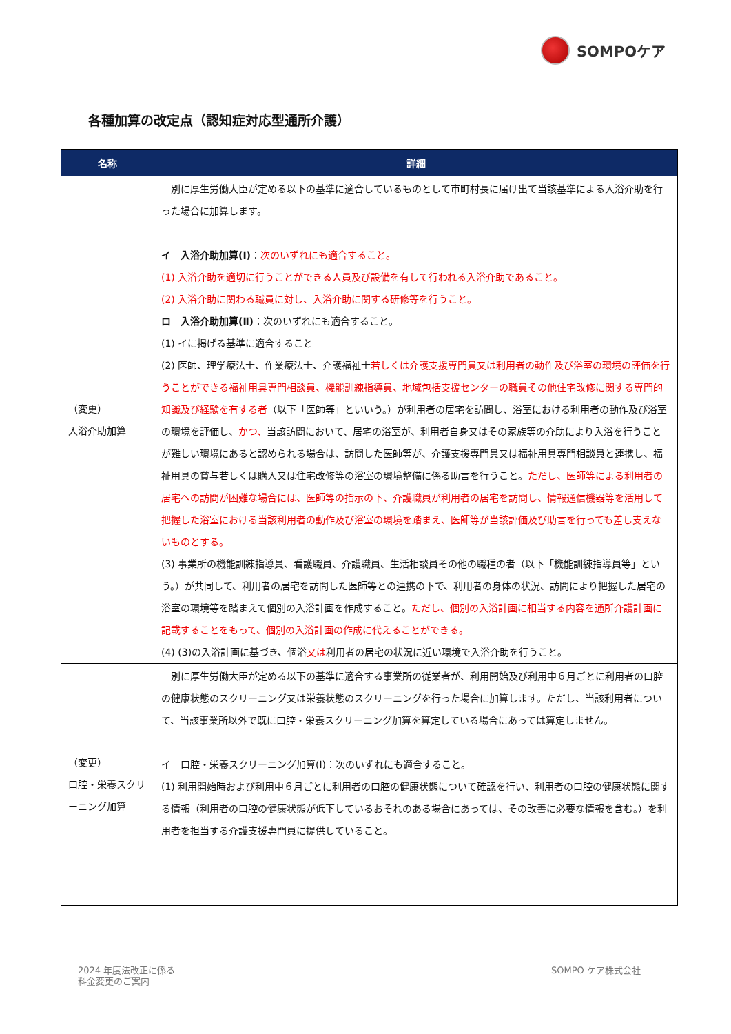SOMPOケア
各種加算の改定点（認知症対応型通所介護）
| 名称 | 詳細 |
| --- | --- |
| （変更） 入浴介助加算 | 別に厚生労働大臣が定める以下の基準に適合しているものとして市町村長に届け出て当該基準による入浴介助を行った場合に加算します。 イ 入浴介助加算(Ⅰ) ： 次のいずれにも適合すること。 (1) 入浴介助を適切に行うことができる人員及び設備を有して行われる入浴介助であること。 (2) 入浴介助に関わる職員に対し、入浴介助に関する研修等を行うこと。 ロ 入浴介助加算(Ⅱ) ：次のいずれにも適合すること。 (1) イに掲げる基準に適合すること (2) 医師、理学療法士、作業療法士、介護福祉士 若しくは介護支援専門員又は利用者の動作及び浴室の環境の評価を行うことができる福祉用具専門相談員、機能訓練指導員、地域包括支援センターの職員その他住宅改修に関する専門的知識及び経験を有する者 （以下「医師等」といいう。）が利用者の居宅を訪問し、浴室における利用者の動作及び浴室の環境を評価し、 かつ、 当該訪問において、居宅の浴室が、利用者自身又はその家族等の介助により入浴を行うことが難しい環境にあると認められる場合は、訪問した医師等が、介護支援専門員又は福祉用具専門相談員と連携し、福祉用具の貸与若しくは購入又は住宅改修等の浴室の環境整備に係る助言を行うこと。 ただし、医師等による利用者の居宅への訪問が困難な場合には、医師等の指示の下、介護職員が利用者の居宅を訪問し、情報通信機器等を活用して把握した浴室における当該利用者の動作及び浴室の環境を踏まえ、医師等が当該評価及び助言を行っても差し支えないものとする。 (3) 事業所の機能訓練指導員、看護職員、介護職員、生活相談員その他の職種の者（以下「機能訓練指導員等」という。）が共同して、利用者の居宅を訪問した医師等との連携の下で、利用者の身体の状況、訪問により把握した居宅の浴室の環境等を踏まえて個別の入浴計画を作成すること。 ただし、個別の入浴計画に相当する内容を通所介護計画に記載することをもって、個別の入浴計画の作成に代えることができる。 (4) (3)の入浴計画に基づき、個浴 又は 利用者の居宅の状況に近い環境で入浴介助を行うこと。 |
| （変更） 口腔・栄養スクリーニング加算 | 別に厚生労働大臣が定める以下の基準に適合する事業所の従業者が、利用開始及び利用中６月ごとに利用者の口腔の健康状態のスクリーニング又は栄養状態のスクリーニングを行った場合に加算します。ただし、当該利用者について、当該事業所以外で既に口腔・栄養スクリーニング加算を算定している場合にあっては算定しません。 イ 口腔・栄養スクリーニング加算(Ⅰ)：次のいずれにも適合すること。 (1) 利用開始時および利用中６月ごとに利用者の口腔の健康状態について確認を行い、利用者の口腔の健康状態に関する情報（利用者の口腔の健康状態が低下しているおそれのある場合にあっては、その改善に必要な情報を含む。）を利用者を担当する介護支援専門員に提供していること。 |
2024 年度法改正に係る
料金変更のご案内
SOMPO ケア株式会社